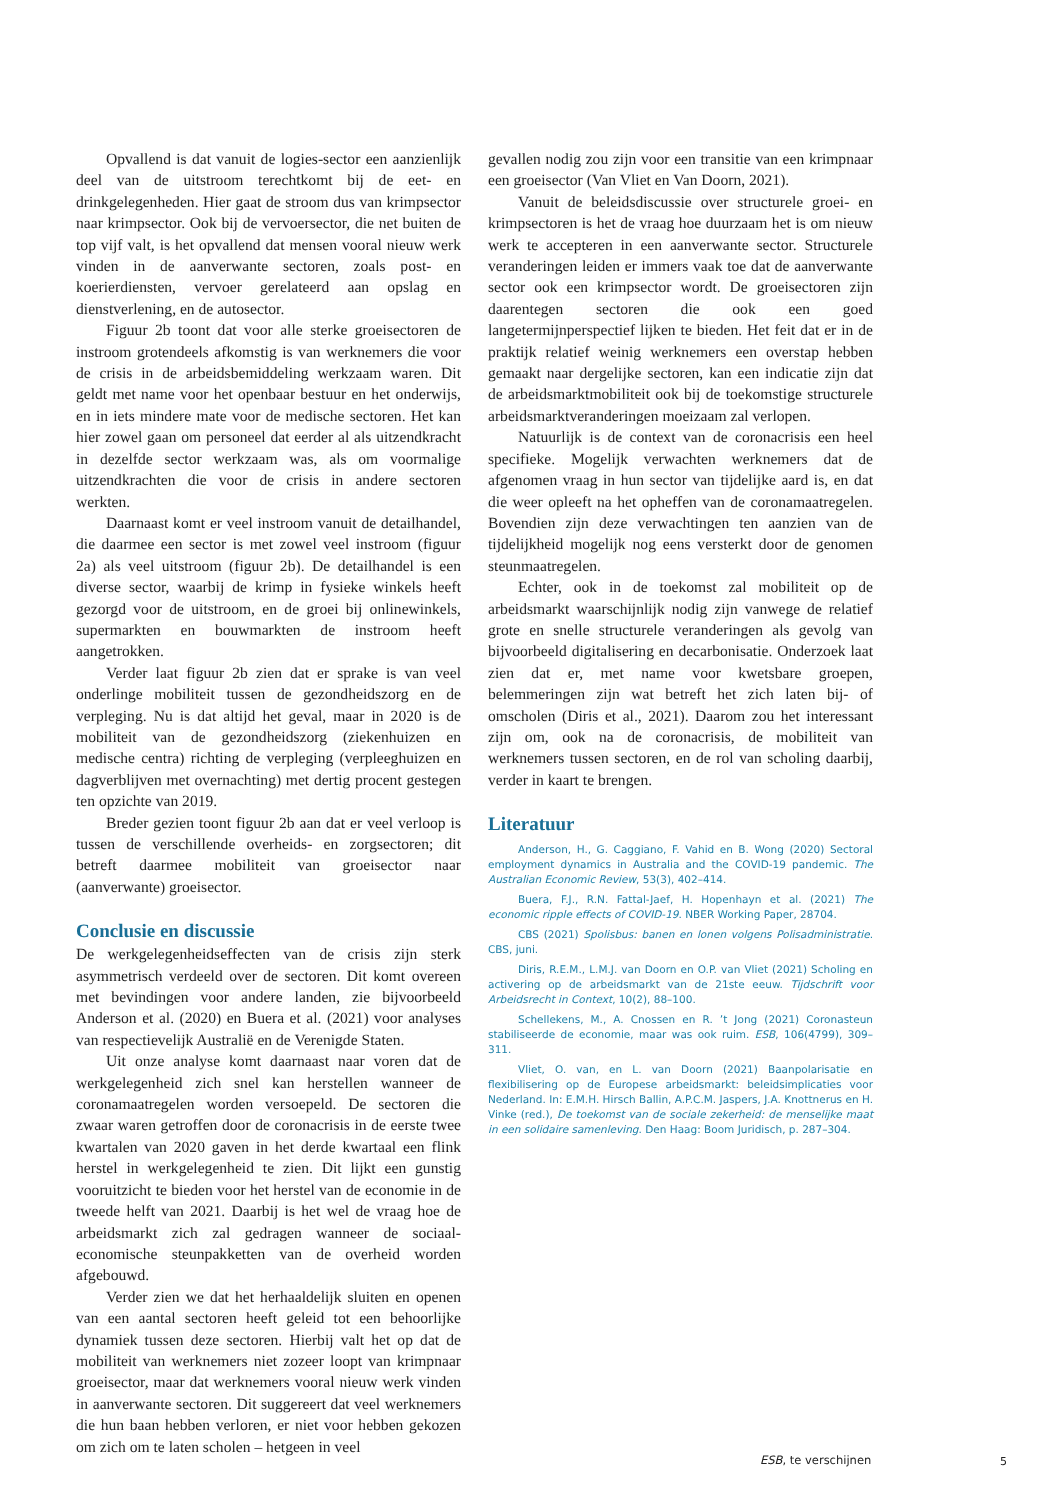Opvallend is dat vanuit de logies-sector een aanzienlijk deel van de uitstroom terechtkomt bij de eet- en drinkgelegenheden. Hier gaat de stroom dus van krimpsector naar krimpsector. Ook bij de vervoersector, die net buiten de top vijf valt, is het opvallend dat mensen vooral nieuw werk vinden in de aanverwante sectoren, zoals post- en koerierdiensten, vervoer gerelateerd aan opslag en dienstverlening, en de autosector.
Figuur 2b toont dat voor alle sterke groeisectoren de instroom grotendeels afkomstig is van werknemers die voor de crisis in de arbeidsbemiddeling werkzaam waren. Dit geldt met name voor het openbaar bestuur en het onderwijs, en in iets mindere mate voor de medische sectoren. Het kan hier zowel gaan om personeel dat eerder al als uitzendkracht in dezelfde sector werkzaam was, als om voormalige uitzendkrachten die voor de crisis in andere sectoren werkten.
Daarnaast komt er veel instroom vanuit de detailhandel, die daarmee een sector is met zowel veel instroom (figuur 2a) als veel uitstroom (figuur 2b). De detailhandel is een diverse sector, waarbij de krimp in fysieke winkels heeft gezorgd voor de uitstroom, en de groei bij onlinewinkels, supermarkten en bouwmarkten de instroom heeft aangetrokken.
Verder laat figuur 2b zien dat er sprake is van veel onderlinge mobiliteit tussen de gezondheidszorg en de verpleging. Nu is dat altijd het geval, maar in 2020 is de mobiliteit van de gezondheidszorg (ziekenhuizen en medische centra) richting de verpleging (verpleeghuizen en dagverblijven met overnachting) met dertig procent gestegen ten opzichte van 2019.
Breder gezien toont figuur 2b aan dat er veel verloop is tussen de verschillende overheids- en zorgsectoren; dit betreft daarmee mobiliteit van groeisector naar (aanverwante) groeisector.
Conclusie en discussie
De werkgelegenheidseffecten van de crisis zijn sterk asymmetrisch verdeeld over de sectoren. Dit komt overeen met bevindingen voor andere landen, zie bijvoorbeeld Anderson et al. (2020) en Buera et al. (2021) voor analyses van respectievelijk Australië en de Verenigde Staten.
Uit onze analyse komt daarnaast naar voren dat de werkgelegenheid zich snel kan herstellen wanneer de coronamaatregelen worden versoepeld. De sectoren die zwaar waren getroffen door de coronacrisis in de eerste twee kwartalen van 2020 gaven in het derde kwartaal een flink herstel in werkgelegenheid te zien. Dit lijkt een gunstig vooruitzicht te bieden voor het herstel van de economie in de tweede helft van 2021. Daarbij is het wel de vraag hoe de arbeidsmarkt zich zal gedragen wanneer de sociaal-economische steunpakketten van de overheid worden afgebouwd.
Verder zien we dat het herhaaldelijk sluiten en openen van een aantal sectoren heeft geleid tot een behoorlijke dynamiek tussen deze sectoren. Hierbij valt het op dat de mobiliteit van werknemers niet zozeer loopt van krimpnaar groeisector, maar dat werknemers vooral nieuw werk vinden in aanverwante sectoren. Dit suggereert dat veel werknemers die hun baan hebben verloren, er niet voor hebben gekozen om zich om te laten scholen – hetgeen in veel
gevallen nodig zou zijn voor een transitie van een krimpnaar een groeisector (Van Vliet en Van Doorn, 2021).
Vanuit de beleidsdiscussie over structurele groei- en krimpsectoren is het de vraag hoe duurzaam het is om nieuw werk te accepteren in een aanverwante sector. Structurele veranderingen leiden er immers vaak toe dat de aanverwante sector ook een krimpsector wordt. De groeisectoren zijn daarentegen sectoren die ook een goed langetermijnperspectief lijken te bieden. Het feit dat er in de praktijk relatief weinig werknemers een overstap hebben gemaakt naar dergelijke sectoren, kan een indicatie zijn dat de arbeidsmarktmobiliteit ook bij de toekomstige structurele arbeidsmarktveranderingen moeizaam zal verlopen.
Natuurlijk is de context van de coronacrisis een heel specifieke. Mogelijk verwachten werknemers dat de afgenomen vraag in hun sector van tijdelijke aard is, en dat die weer opleeft na het opheffen van de coronamaatregelen. Bovendien zijn deze verwachtingen ten aanzien van de tijdelijkheid mogelijk nog eens versterkt door de genomen steunmaatregelen.
Echter, ook in de toekomst zal mobiliteit op de arbeidsmarkt waarschijnlijk nodig zijn vanwege de relatief grote en snelle structurele veranderingen als gevolg van bijvoorbeeld digitalisering en decarbonisatie. Onderzoek laat zien dat er, met name voor kwetsbare groepen, belemmeringen zijn wat betreft het zich laten bij- of omscholen (Diris et al., 2021). Daarom zou het interessant zijn om, ook na de coronacrisis, de mobiliteit van werknemers tussen sectoren, en de rol van scholing daarbij, verder in kaart te brengen.
Literatuur
Anderson, H., G. Caggiano, F. Vahid en B. Wong (2020) Sectoral employment dynamics in Australia and the COVID-19 pandemic. The Australian Economic Review, 53(3), 402–414.
Buera, F.J., R.N. Fattal-Jaef, H. Hopenhayn et al. (2021) The economic ripple effects of COVID-19. NBER Working Paper, 28704.
CBS (2021) Spolisbus: banen en lonen volgens Polisadministratie. CBS, juni.
Diris, R.E.M., L.M.J. van Doorn en O.P. van Vliet (2021) Scholing en activering op de arbeidsmarkt van de 21ste eeuw. Tijdschrift voor Arbeidsrecht in Context, 10(2), 88–100.
Schellekens, M., A. Cnossen en R. ’t Jong (2021) Coronasteun stabiliseerde de economie, maar was ook ruim. ESB, 106(4799), 309–311.
Vliet, O. van, en L. van Doorn (2021) Baanpolarisatie en flexibilisering op de Europese arbeidsmarkt: beleidsimplicaties voor Nederland. In: E.M.H. Hirsch Ballin, A.P.C.M. Jaspers, J.A. Knottnerus en H. Vinke (red.), De toekomst van de sociale zekerheid: de menselijke maat in een solidaire samenleving. Den Haag: Boom Juridisch, p. 287–304.
ESB, te verschijnen 5